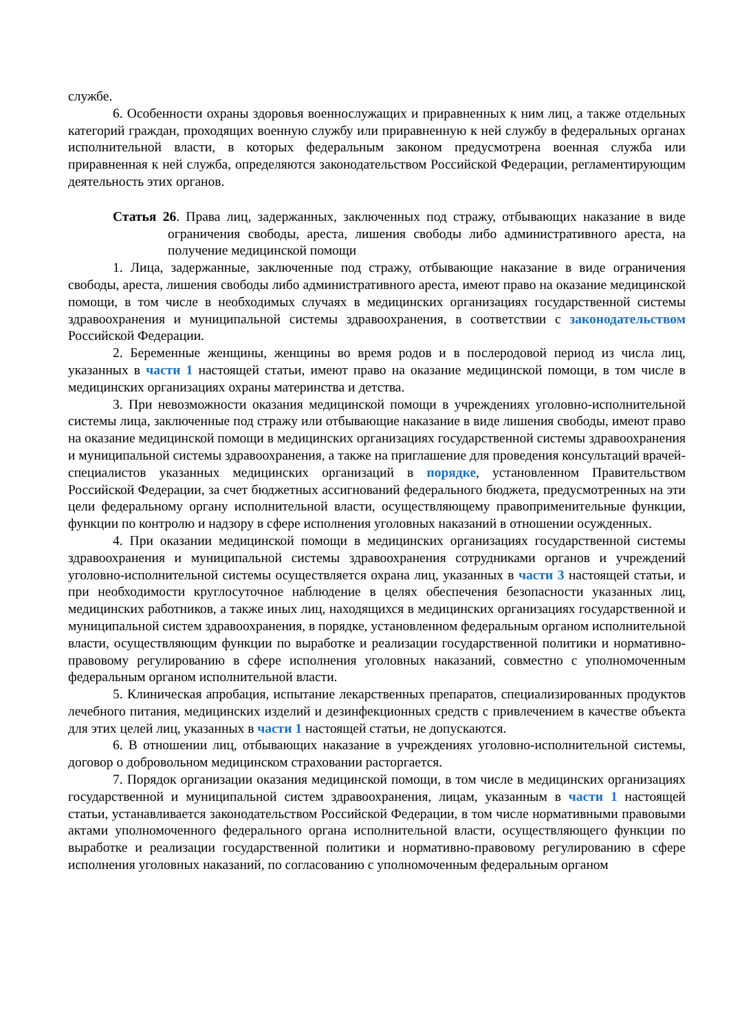службе.
6. Особенности охраны здоровья военнослужащих и приравненных к ним лиц, а также отдельных категорий граждан, проходящих военную службу или приравненную к ней службу в федеральных органах исполнительной власти, в которых федеральным законом предусмотрена военная служба или приравненная к ней служба, определяются законодательством Российской Федерации, регламентирующим деятельность этих органов.
Статья 26. Права лиц, задержанных, заключенных под стражу, отбывающих наказание в виде ограничения свободы, ареста, лишения свободы либо административного ареста, на получение медицинской помощи
1. Лица, задержанные, заключенные под стражу, отбывающие наказание в виде ограничения свободы, ареста, лишения свободы либо административного ареста, имеют право на оказание медицинской помощи, в том числе в необходимых случаях в медицинских организациях государственной системы здравоохранения и муниципальной системы здравоохранения, в соответствии с законодательством Российской Федерации.
2. Беременные женщины, женщины во время родов и в послеродовой период из числа лиц, указанных в части 1 настоящей статьи, имеют право на оказание медицинской помощи, в том числе в медицинских организациях охраны материнства и детства.
3. При невозможности оказания медицинской помощи в учреждениях уголовно-исполнительной системы лица, заключенные под стражу или отбывающие наказание в виде лишения свободы, имеют право на оказание медицинской помощи в медицинских организациях государственной системы здравоохранения и муниципальной системы здравоохранения, а также на приглашение для проведения консультаций врачей-специалистов указанных медицинских организаций в порядке, установленном Правительством Российской Федерации, за счет бюджетных ассигнований федерального бюджета, предусмотренных на эти цели федеральному органу исполнительной власти, осуществляющему правоприменительные функции, функции по контролю и надзору в сфере исполнения уголовных наказаний в отношении осужденных.
4. При оказании медицинской помощи в медицинских организациях государственной системы здравоохранения и муниципальной системы здравоохранения сотрудниками органов и учреждений уголовно-исполнительной системы осуществляется охрана лиц, указанных в части 3 настоящей статьи, и при необходимости круглосуточное наблюдение в целях обеспечения безопасности указанных лиц, медицинских работников, а также иных лиц, находящихся в медицинских организациях государственной и муниципальной систем здравоохранения, в порядке, установленном федеральным органом исполнительной власти, осуществляющим функции по выработке и реализации государственной политики и нормативно-правовому регулированию в сфере исполнения уголовных наказаний, совместно с уполномоченным федеральным органом исполнительной власти.
5. Клиническая апробация, испытание лекарственных препаратов, специализированных продуктов лечебного питания, медицинских изделий и дезинфекционных средств с привлечением в качестве объекта для этих целей лиц, указанных в части 1 настоящей статьи, не допускаются.
6. В отношении лиц, отбывающих наказание в учреждениях уголовно-исполнительной системы, договор о добровольном медицинском страховании расторгается.
7. Порядок организации оказания медицинской помощи, в том числе в медицинских организациях государственной и муниципальной систем здравоохранения, лицам, указанным в части 1 настоящей статьи, устанавливается законодательством Российской Федерации, в том числе нормативными правовыми актами уполномоченного федерального органа исполнительной власти, осуществляющего функции по выработке и реализации государственной политики и нормативно-правовому регулированию в сфере исполнения уголовных наказаний, по согласованию с уполномоченным федеральным органом